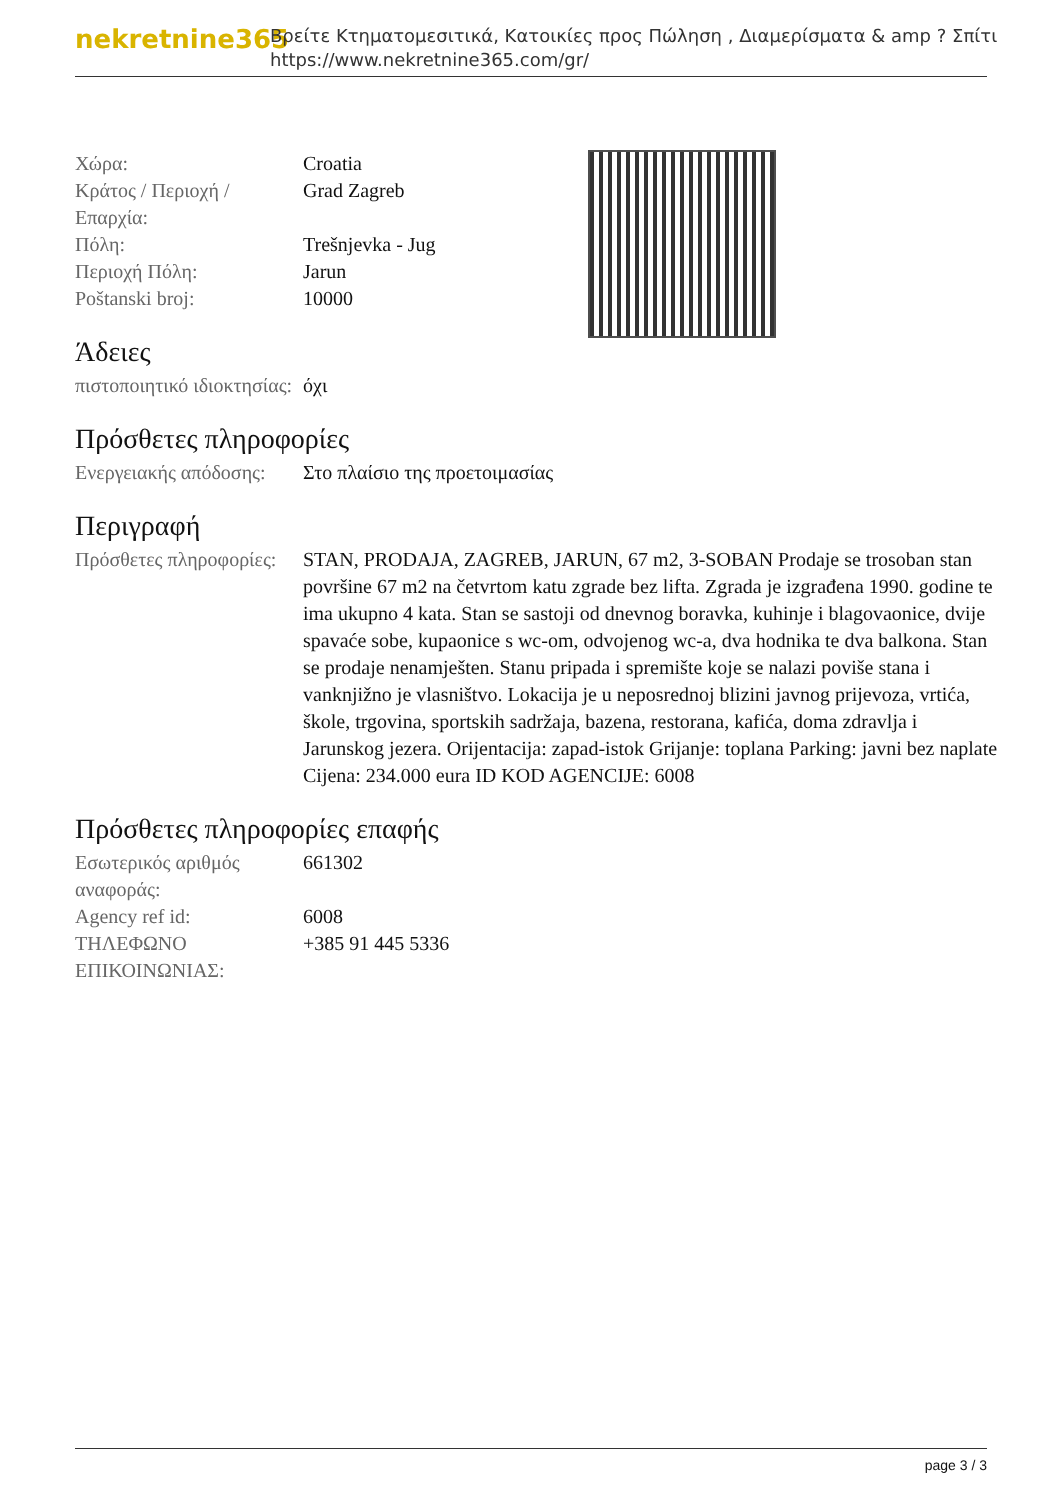nekretnine365
Βρείτε Κτηματομεσιτικά, Κατοικίες προς Πώληση , Διαμερίσματα & amp ? Σπίτι
https://www.nekretnine365.com/gr/
| Χώρα: | Croatia |
| Κράτος / Περιοχή / Επαρχία: | Grad Zagreb |
| Πόλη: | Trešnjevka - Jug |
| Περιοχή Πόλη: | Jarun |
| Poštanski broj: | 10000 |
Άδειες
| πιστοποιητικό ιδιοκτησίας: | όχι |
Πρόσθετες πληροφορίες
| Ενεργειακής απόδοσης: | Στο πλαίσιο της προετοιμασίας |
Περιγραφή
| Πρόσθετες πληροφορίες: | STAN, PRODAJA, ZAGREB, JARUN, 67 m2, 3-SOBAN Prodaje se trosoban stan površine 67 m2 na četvrtom katu zgrade bez lifta. Zgrada je izgrađena 1990. godine te ima ukupno 4 kata. Stan se sastoji od dnevnog boravka, kuhinje i blagovaonice, dvije spavaće sobe, kupaonice s wc-om, odvojenog wc-a, dva hodnika te dva balkona. Stan se prodaje nenamješten. Stanu pripada i spremište koje se nalazi poviše stana i vanknjižno je vlasništvo. Lokacija je u neposrednoj blizini javnog prijevoza, vrtića, škole, trgovina, sportskih sadržaja, bazena, restorana, kafića, doma zdravlja i Jarunskog jezera. Orijentacija: zapad-istok Grijanje: toplana Parking: javni bez naplate Cijena: 234.000 eura ID KOD AGENCIJE: 6008 |
Πρόσθετες πληροφορίες επαφής
| Εσωτερικός αριθμός αναφοράς: | 661302 |
| Agency ref id: | 6008 |
| ΤΗΛΕΦΩΝΟ ΕΠΙΚΟΙΝΩΝΙΑΣ: | +385 91 445 5336 |
page 3 / 3